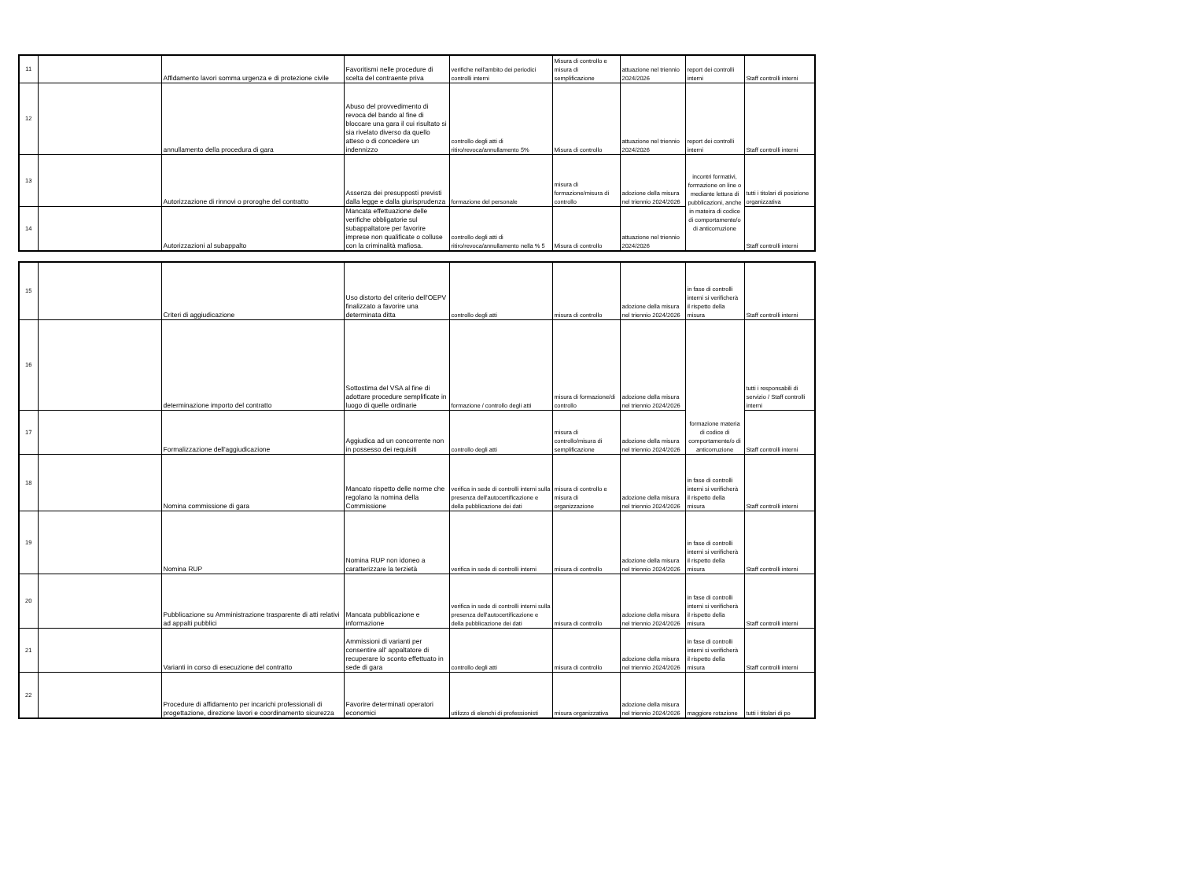| 11 | | Affidamento lavori somma urgenza e di protezione civile | Favoritismi nelle procedure di scelta del contraente priva | verifiche nell'ambito dei periodici controlli interni | Misura di controllo e misura di semplificazione | attuazione nel triennio 2024/2026 | report dei controlli interni | Staff controlli interni |
| 12 | | annullamento della procedura di gara | Abuso del provvedimento di revoca del bando al fine di bloccare una gara il cui risultato si sia rivelato diverso da quello atteso o di concedere un indennizzo | controllo degli atti di ritiro/revoca/annullamento 5% | Misura di controllo | attuazione nel triennio 2024/2026 | report dei controlli interni | Staff controlli interni |
| 13 | | Autorizzazione di rinnovi o proroghe del contratto | Assenza dei presupposti previsti dalla legge e dalla giurisprudenza | formazione del personale | misura di formazione/misura di controllo | adozione della misura nel triennio 2024/2026 | incontri formativi, formazione on line o mediante lettura di pubblicazioni, anche in mateira di codice di comportamente/o di anticorruzione | tutti i titolari di posizione organizzativa |
| 14 | | Autorizzazioni al subappalto | Mancata effettuazione delle verifiche obbligatorie sul subappaltatore per favorire imprese non qualificate o colluse con la criminalità mafiosa. | controllo degli atti di ritiro/revoca/annullamento nella % 5 | Misura di controllo | attuazione nel triennio 2024/2026 | | Staff controlli interni |
| 15 | | Criteri di aggiudicazione | Uso distorto del criterio dell'OEPV finalizzato a favorire una determinata ditta | controllo degli atti | misura di controllo | adozione della misura nel triennio 2024/2026 | in fase di controlli interni si verificherà il rispetto della misura | Staff controlli interni |
| 16 | | determinazione importo del contratto | Sottostima del VSA al fine di adottare procedure semplificate in luogo di quelle ordinarie | formazione / controllo degli atti | misura di formazione/di controllo | adozione della misura nel triennio 2024/2026 | formazione materia di codice di comportamente/o di anticorruzione | tutti i responsabili di servizio / Staff controlli interni |
| 17 | | Formalizzazione dell'aggiudicazione | Aggiudica ad un concorrente non in possesso dei requisiti | controllo degli atti | misura di controllo/misura di semplificazione | adozione della misura nel triennio 2024/2026 | | Staff controlli interni |
| 18 | | Nomina commissione di gara | Mancato rispetto delle norme che regolano la nomina della Commissione | verifica in sede di controlli interni sulla presenza dell'autocertificazione e della pubblicazione dei dati | misura di controllo e misura di organizzazione | adozione della misura nel triennio 2024/2026 | in fase di controlli interni si verificherà il rispetto della misura | Staff controlli interni |
| 19 | | Nomina RUP | Nomina RUP non idoneo a caratterizzare la terzietà | verifica in sede di controlli interni | misura di controllo | adozione della misura nel triennio 2024/2026 | in fase di controlli interni si verificherà il rispetto della misura | Staff controlli interni |
| 20 | | Pubblicazione su Amministrazione trasparente di atti relativi ad appalti pubblici | Mancata pubblicazione e informazione | verifica in sede di controlli interni sulla presenza dell'autocertificazione e della pubblicazione dei dati | misura di controllo | adozione della misura nel triennio 2024/2026 | in fase di controlli interni si verificherà il rispetto della misura | Staff controlli interni |
| 21 | | Varianti in corso di esecuzione del contratto | Ammissioni di varianti per consentire all' appaltatore di recuperare lo sconto effettuato in sede di gara | controllo degli atti | misura di controllo | adozione della misura nel triennio 2024/2026 | in fase di controlli interni si verificherà il rispetto della misura | Staff controlli interni |
| 22 | | Procedure di affidamento per incarichi professionali di progettazione, direzione lavori e coordinamento sicurezza | Favorire determinati operatori economici | utilizzo di elenchi di professionisti | misura organizzativa | adozione della misura nel triennio 2024/2026 | maggiore rotazione | tutti i titolari di po |